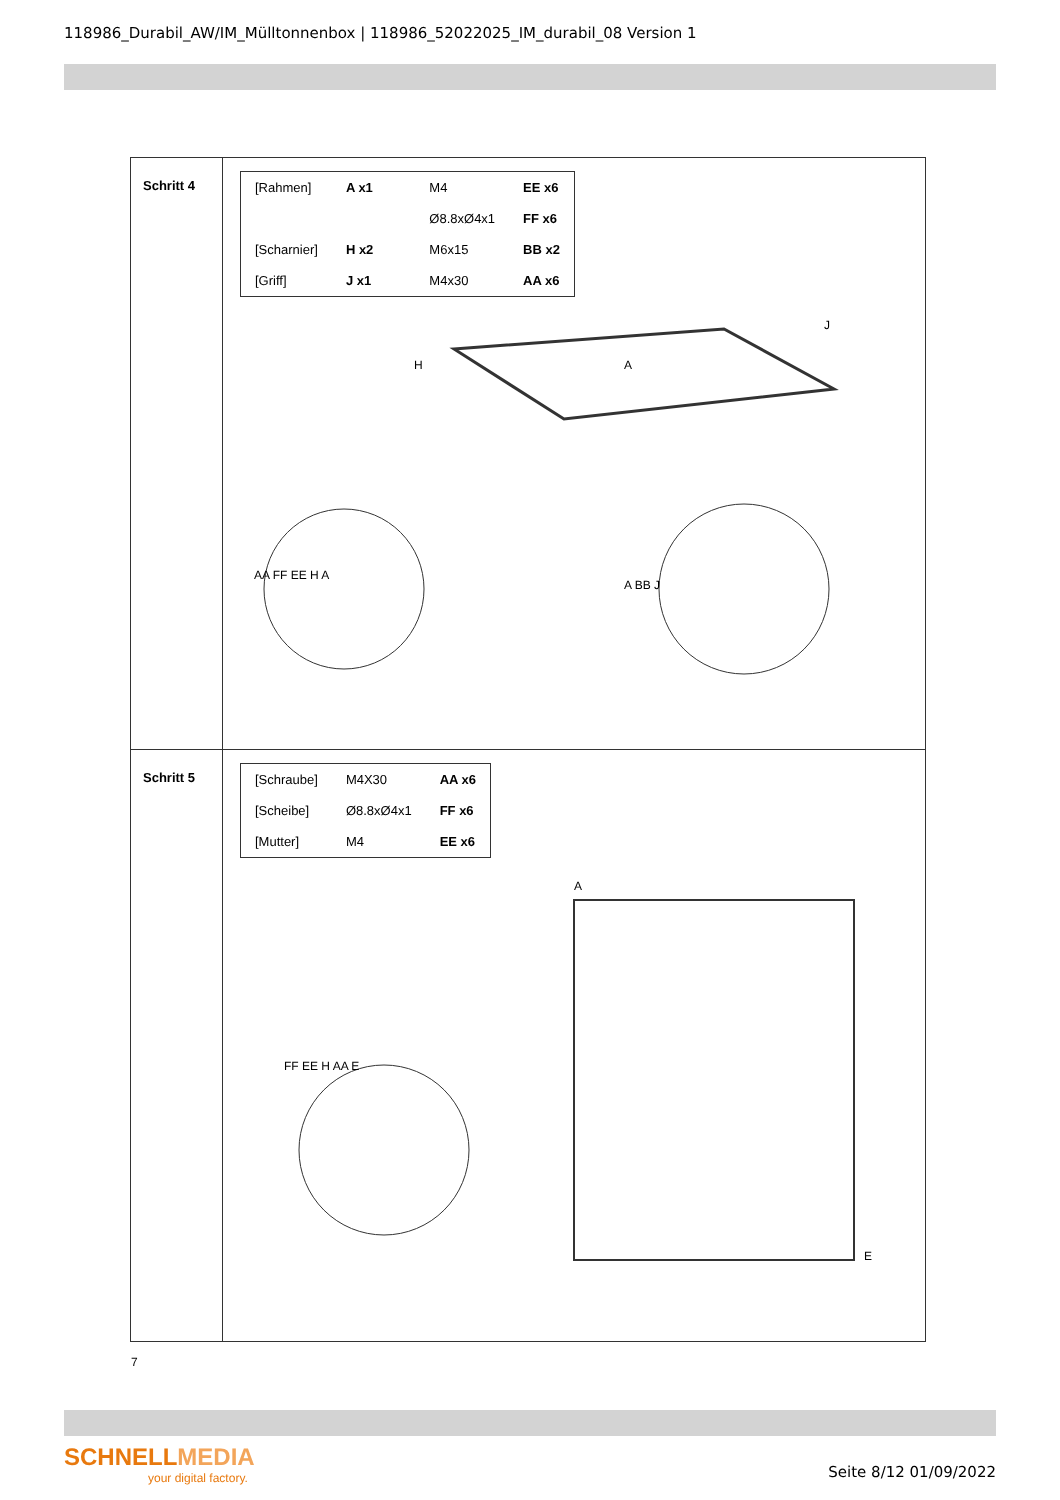118986_Durabil_AW/IM_Mülltonnenbox | 118986_52022025_IM_durabil_08 Version 1
| Schritt 4 | / [Rahmen] / A x1 / / M4 / EE x6 / / / / / Ø8.8xØ4x1 / FF x6 / / [Scharnier] / H x2 / / M6x15 / BB x2 / / [Griff] / J x1 / / M4x30 / AA x6 / A H J AA FF EE H A A BB J |
| Schritt 5 | / [Schraube] / M4X30 / AA x6 / / [Scheibe] / Ø8.8xØ4x1 / FF x6 / / [Mutter] / M4 / EE x6 / A E FF EE H AA E |
7
SCHNELLMEDIA
your digital factory.
Seite 8/12 01/09/2022